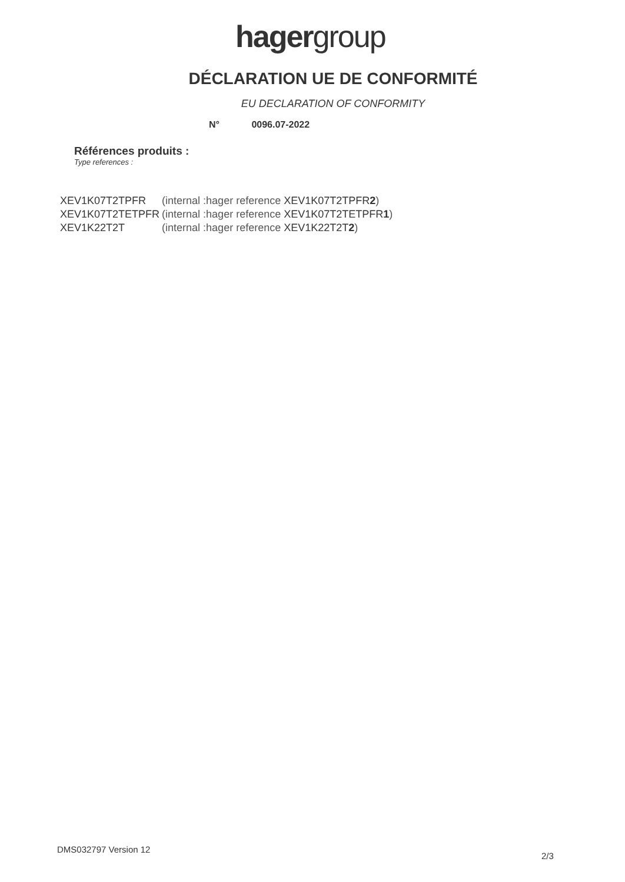hagergroup
DÉCLARATION UE DE CONFORMITÉ
EU DECLARATION OF CONFORMITY
N° 0096.07-2022
Références produits :
Type references :
| XEV1K07T2TPFR | (internal :hager reference XEV1K07T2TPFR 2 ) |
| XEV1K07T2TETPFR | (internal :hager reference XEV1K07T2TETPFR 1 ) |
| XEV1K22T2T | (internal :hager reference XEV1K22T2T 2 ) |
DMS032797 Version 12
2/3